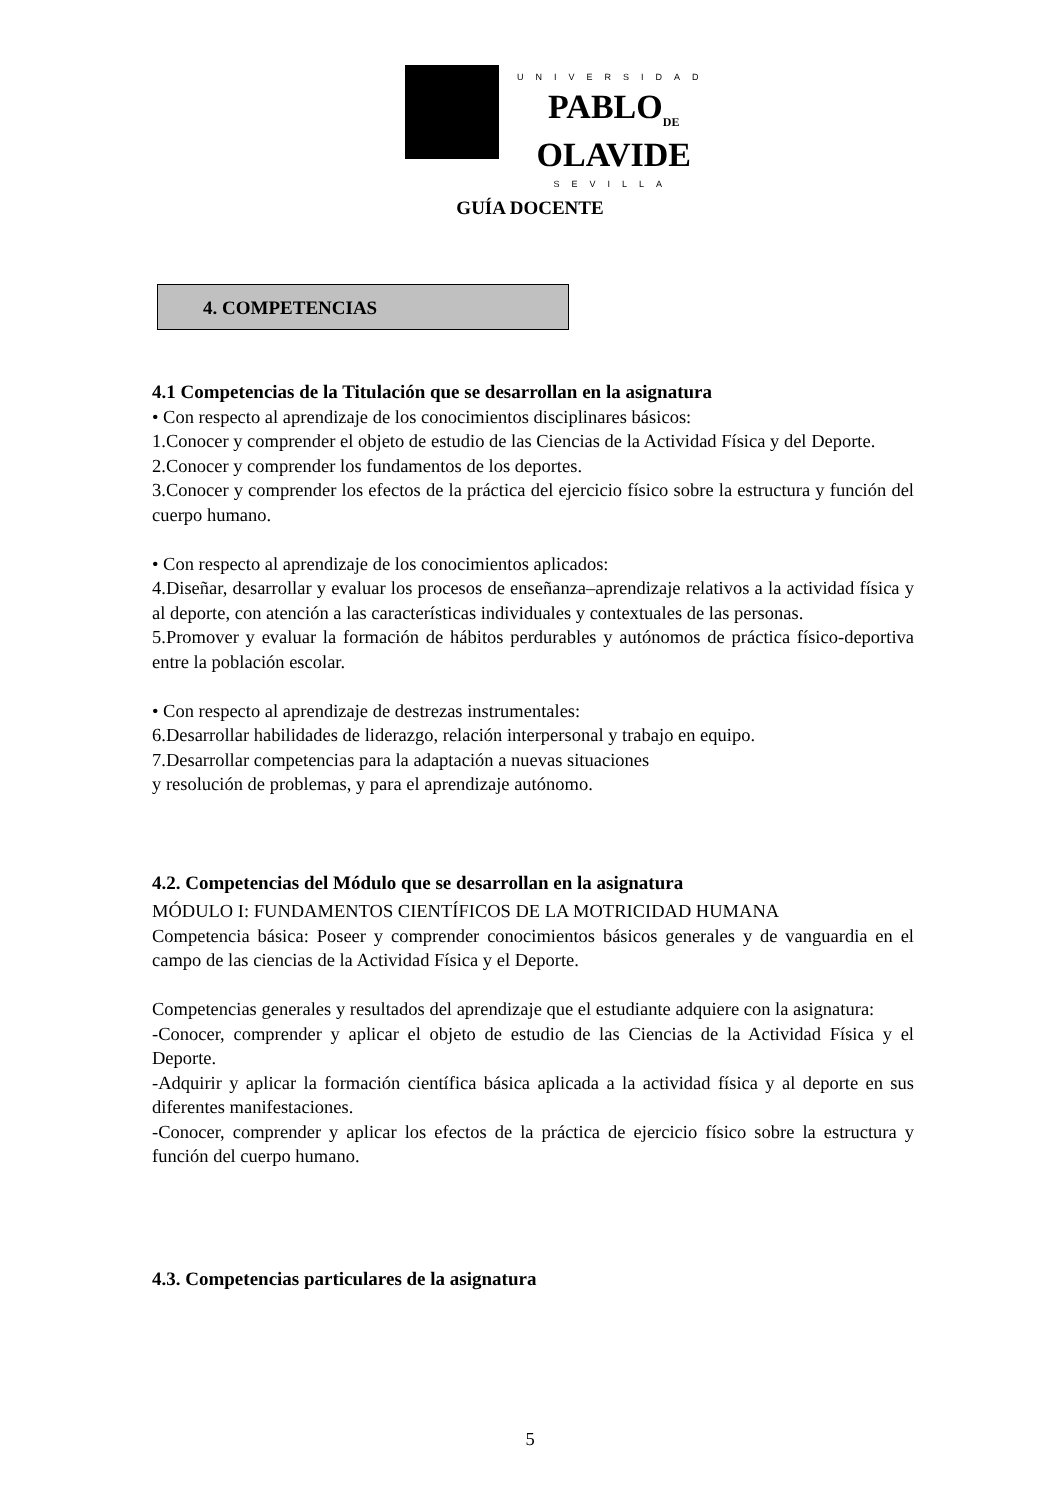UNIVERSIDAD
PABLO<sub>DE</sub>
OLAVIDE
SEVILLA
GUÍA DOCENTE
4. COMPETENCIAS
4.1 Competencias de la Titulación que se desarrollan en la asignatura
• Con respecto al aprendizaje de los conocimientos disciplinares básicos:
1.Conocer y comprender el objeto de estudio de las Ciencias de la Actividad Física y del Deporte.
2.Conocer y comprender los fundamentos de los deportes.
3.Conocer y comprender los efectos de la práctica del ejercicio físico sobre la estructura y función del cuerpo humano.
• Con respecto al aprendizaje de los conocimientos aplicados:
4.Diseñar, desarrollar y evaluar los procesos de enseñanza–aprendizaje relativos a la actividad física y al deporte, con atención a las características individuales y contextuales de las personas.
5.Promover y evaluar la formación de hábitos perdurables y autónomos de práctica físico-deportiva entre la población escolar.
• Con respecto al aprendizaje de destrezas instrumentales:
6.Desarrollar habilidades de liderazgo, relación interpersonal y trabajo en equipo.
7.Desarrollar competencias para la adaptación a nuevas situaciones
y resolución de problemas, y para el aprendizaje autónomo.
4.2. Competencias del Módulo que se desarrollan en la asignatura
MÓDULO I: FUNDAMENTOS CIENTÍFICOS DE LA MOTRICIDAD HUMANA
Competencia básica: Poseer y comprender conocimientos básicos generales y de vanguardia en el campo de las ciencias de la Actividad Física y el Deporte.
Competencias generales y resultados del aprendizaje que el estudiante adquiere con la asignatura:
-Conocer, comprender y aplicar el objeto de estudio de las Ciencias de la Actividad Física y el Deporte.
-Adquirir y aplicar la formación científica básica aplicada a la actividad física y al deporte en sus diferentes manifestaciones.
-Conocer, comprender y aplicar los efectos de la práctica de ejercicio físico sobre la estructura y función del cuerpo humano.
4.3. Competencias particulares de la asignatura
5